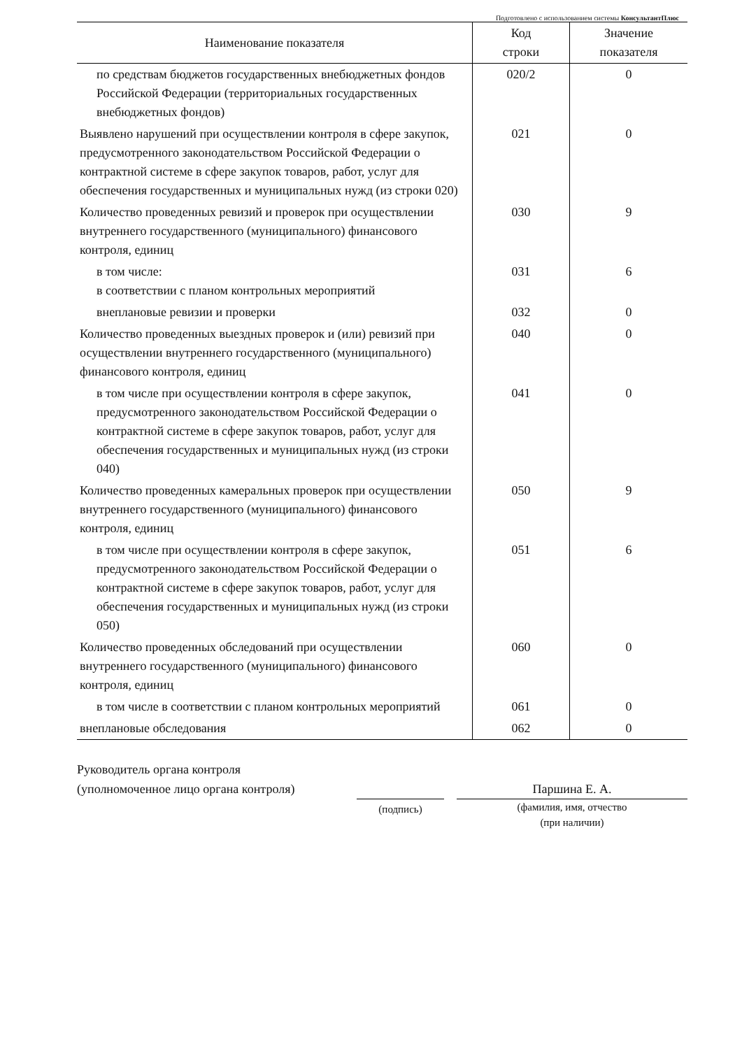Подготовлено с использованием системы КонсультантПлюс
| Наименование показателя | Код строки | Значение показателя |
| --- | --- | --- |
| по средствам бюджетов государственных внебюджетных фондов Российской Федерации (территориальных государственных внебюджетных фондов) | 020/2 | 0 |
| Выявлено нарушений при осуществлении контроля в сфере закупок, предусмотренного законодательством Российской Федерации о контрактной системе в сфере закупок товаров, работ, услуг для обеспечения государственных и муниципальных нужд (из строки 020) | 021 | 0 |
| Количество проведенных ревизий и проверок при осуществлении внутреннего государственного (муниципального) финансового контроля, единиц | 030 | 9 |
| в том числе: в соответствии с планом контрольных мероприятий | 031 | 6 |
| внеплановые ревизии и проверки | 032 | 0 |
| Количество проведенных выездных проверок и (или) ревизий при осуществлении внутреннего государственного (муниципального) финансового контроля, единиц | 040 | 0 |
| в том числе при осуществлении контроля в сфере закупок, предусмотренного законодательством Российской Федерации о контрактной системе в сфере закупок товаров, работ, услуг для обеспечения государственных и муниципальных нужд (из строки 040) | 041 | 0 |
| Количество проведенных камеральных проверок при осуществлении внутреннего государственного (муниципального) финансового контроля, единиц | 050 | 9 |
| в том числе при осуществлении контроля в сфере закупок, предусмотренного законодательством Российской Федерации о контрактной системе в сфере закупок товаров, работ, услуг для обеспечения государственных и муниципальных нужд (из строки 050) | 051 | 6 |
| Количество проведенных обследований при осуществлении внутреннего государственного (муниципального) финансового контроля, единиц | 060 | 0 |
| в том числе в соответствии с планом контрольных мероприятий | 061 | 0 |
| внеплановые обследования | 062 | 0 |
Руководитель органа контроля
(уполномоченное лицо органа контроля)
(подпись)
Паршина Е. А.
(фамилия, имя, отчество
(при наличии)